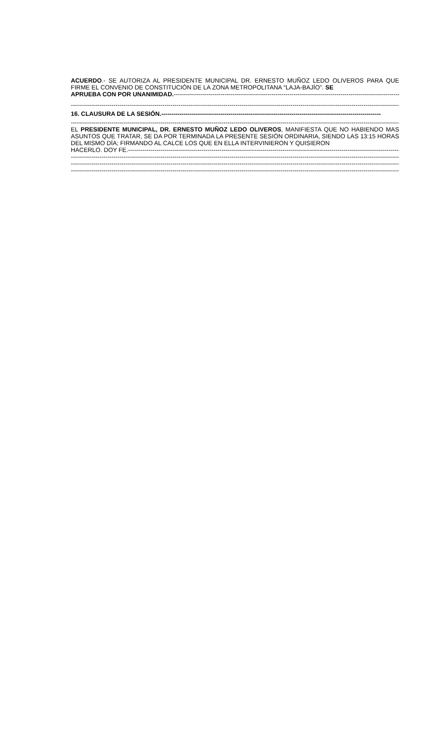ACUERDO.- SE AUTORIZA AL PRESIDENTE MUNICIPAL DR. ERNESTO MUÑOZ LEDO OLIVEROS PARA QUE FIRME EL CONVENIO DE CONSTITUCIÓN DE LA ZONA METROPOLITANA “LAJA-BAJÍO”. SE
APRUEBA CON POR UNANIMIDAD.-----------------------------------------------------------------------------------------------------------------------
------------------------------------------------------------------------------------------------------------------------------------------------------------------------
16. CLAUSURA DE LA SESIÓN.------------------------------------------------------------------------------------------------------------
------------------------------------------------------------------------------------------------------------------------------------------------------------------------
EL PRESIDENTE MUNICIPAL, DR. ERNESTO MUÑOZ LEDO OLIVEROS, MANIFIESTA QUE NO HABIENDO MAS ASUNTOS QUE TRATAR, SE DA POR TERMINADA LA PRESENTE SESIÓN ORDINARIA, SIENDO LAS 13:15 HORAS DEL MISMO DÍA; FIRMANDO AL CALCE LOS QUE EN ELLA INTERVINIERON Y QUISIERON
HACERLO. DOY FE.----------------------------------------------------------------------------------------------------------------------------------------
------------------------------------------------------------------------------------------------------------------------------------------------------------------------
------------------------------------------------------------------------------------------------------------------------------------------------------------------------
------------------------------------------------------------------------------------------------------------------------------------------------------------------------